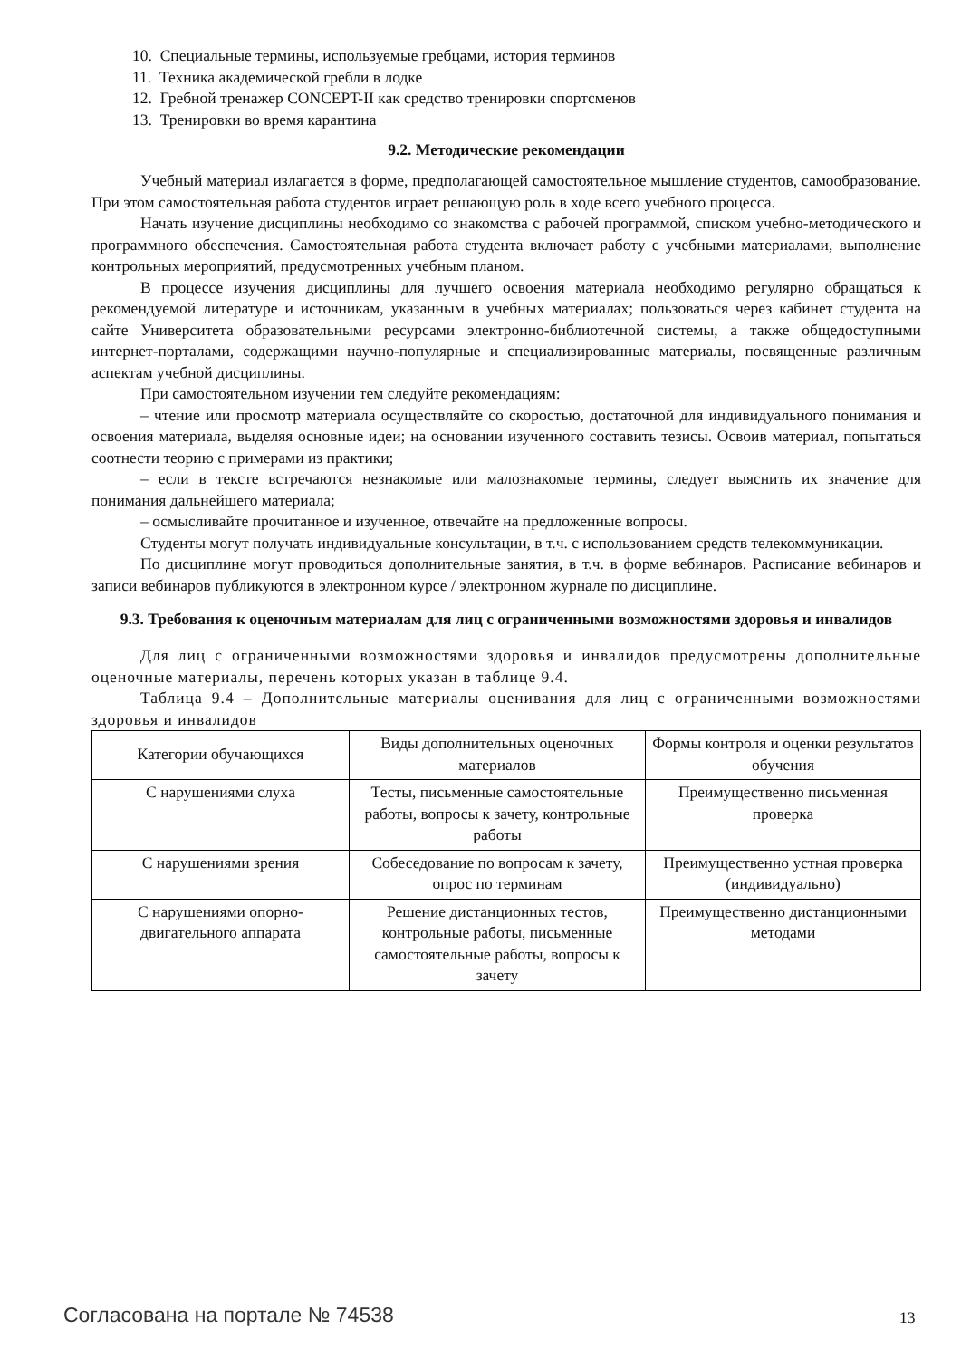10. Специальные термины, используемые гребцами, история терминов
11. Техника академической гребли в лодке
12. Гребной тренажер CONCEPT-II как средство тренировки спортсменов
13. Тренировки во время карантина
9.2. Методические рекомендации
Учебный материал излагается в форме, предполагающей самостоятельное мышление студентов, самообразование. При этом самостоятельная работа студентов играет решающую роль в ходе всего учебного процесса.
Начать изучение дисциплины необходимо со знакомства с рабочей программой, списком учебно-методического и программного обеспечения. Самостоятельная работа студента включает работу с учебными материалами, выполнение контрольных мероприятий, предусмотренных учебным планом.
В процессе изучения дисциплины для лучшего освоения материала необходимо регулярно обращаться к рекомендуемой литературе и источникам, указанным в учебных материалах; пользоваться через кабинет студента на сайте Университета образовательными ресурсами электронно-библиотечной системы, а также общедоступными интернет-порталами, содержащими научно-популярные и специализированные материалы, посвященные различным аспектам учебной дисциплины.
При самостоятельном изучении тем следуйте рекомендациям:
– чтение или просмотр материала осуществляйте со скоростью, достаточной для индивидуального понимания и освоения материала, выделяя основные идеи; на основании изученного составить тезисы. Освоив материал, попытаться соотнести теорию с примерами из практики;
– если в тексте встречаются незнакомые или малознакомые термины, следует выяснить их значение для понимания дальнейшего материала;
– осмысливайте прочитанное и изученное, отвечайте на предложенные вопросы.
Студенты могут получать индивидуальные консультации, в т.ч. с использованием средств телекоммуникации.
По дисциплине могут проводиться дополнительные занятия, в т.ч. в форме вебинаров. Расписание вебинаров и записи вебинаров публикуются в электронном курсе / электронном журнале по дисциплине.
9.3. Требования к оценочным материалам для лиц с ограниченными возможностями здоровья и инвалидов
Для лиц с ограниченными возможностями здоровья и инвалидов предусмотрены дополнительные оценочные материалы, перечень которых указан в таблице 9.4.
Таблица 9.4 – Дополнительные материалы оценивания для лиц с ограниченными возможностями здоровья и инвалидов
| Категории обучающихся | Виды дополнительных оценочных материалов | Формы контроля и оценки результатов обучения |
| --- | --- | --- |
| С нарушениями слуха | Тесты, письменные самостоятельные работы, вопросы к зачету, контрольные работы | Преимущественно письменная проверка |
| С нарушениями зрения | Собеседование по вопросам к зачету, опрос по терминам | Преимущественно устная проверка (индивидуально) |
| С нарушениями опорно-двигательного аппарата | Решение дистанционных тестов, контрольные работы, письменные самостоятельные работы, вопросы к зачету | Преимущественно дистанционными методами |
Согласована на портале № 74538 13